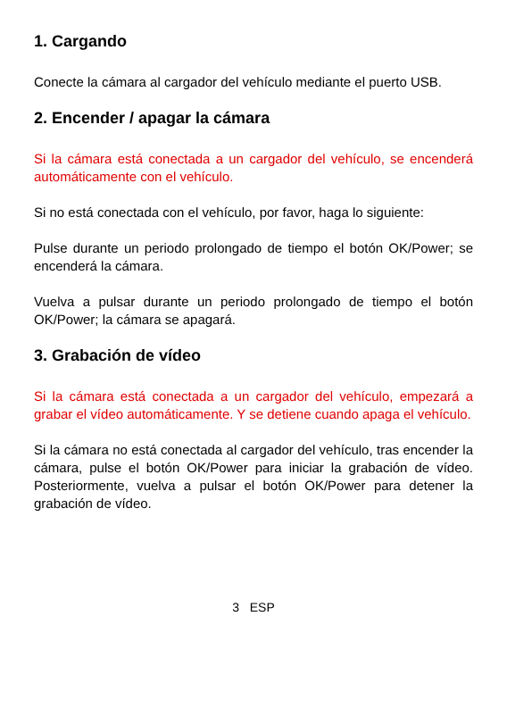1. Cargando
Conecte la cámara al cargador del vehículo mediante el puerto USB.
2. Encender / apagar la cámara
Si la cámara está conectada a un cargador del vehículo, se encenderá automáticamente con el vehículo.
Si no está conectada con el vehículo, por favor, haga lo siguiente:
Pulse durante un periodo prolongado de tiempo el botón OK/Power; se encenderá la cámara.
Vuelva a pulsar durante un periodo prolongado de tiempo el botón OK/Power; la cámara se apagará.
3. Grabación de vídeo
Si la cámara está conectada a un cargador del vehículo, empezará a grabar el vídeo automáticamente. Y se detiene cuando apaga el vehículo.
Si la cámara no está conectada al cargador del vehículo, tras encender la cámara, pulse el botón OK/Power para iniciar la grabación de vídeo. Posteriormente, vuelva a pulsar el botón OK/Power para detener la grabación de vídeo.
3 ESP